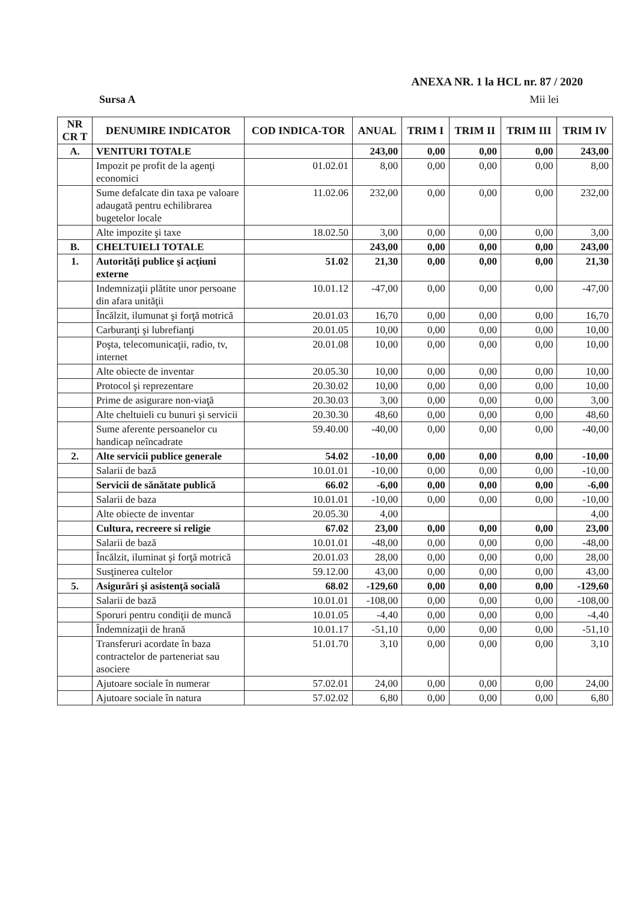ANEXA NR. 1 la HCL nr. 87 / 2020
Sursa A Mii lei
| NR CR T | DENUMIRE INDICATOR | COD INDICA-TOR | ANUAL | TRIM I | TRIM II | TRIM III | TRIM IV |
| --- | --- | --- | --- | --- | --- | --- | --- |
| A. | VENITURI TOTALE | | 243,00 | 0,00 | 0,00 | 0,00 | 243,00 |
| | Impozit pe profit de la agenţi economici | 01.02.01 | 8,00 | 0,00 | 0,00 | 0,00 | 8,00 |
| | Sume defalcate din taxa pe valoare adaugată pentru echilibrarea bugetelor locale | 11.02.06 | 232,00 | 0,00 | 0,00 | 0,00 | 232,00 |
| | Alte impozite şi taxe | 18.02.50 | 3,00 | 0,00 | 0,00 | 0,00 | 3,00 |
| B. | CHELTUIELI TOTALE | | 243,00 | 0,00 | 0,00 | 0,00 | 243,00 |
| 1. | Autorităţi publice şi acţiuni externe | 51.02 | 21,30 | 0,00 | 0,00 | 0,00 | 21,30 |
| | Indemnizaţii plătite unor persoane din afara unităţii | 10.01.12 | -47,00 | 0,00 | 0,00 | 0,00 | -47,00 |
| | Încălzit, ilumunat şi forţă motrică | 20.01.03 | 16,70 | 0,00 | 0,00 | 0,00 | 16,70 |
| | Carburanţi şi lubrefianţi | 20.01.05 | 10,00 | 0,00 | 0,00 | 0,00 | 10,00 |
| | Poşta, telecomunicaţii, radio, tv, internet | 20.01.08 | 10,00 | 0,00 | 0,00 | 0,00 | 10,00 |
| | Alte obiecte de inventar | 20.05.30 | 10,00 | 0,00 | 0,00 | 0,00 | 10,00 |
| | Protocol şi reprezentare | 20.30.02 | 10,00 | 0,00 | 0,00 | 0,00 | 10,00 |
| | Prime de asigurare non-viaţă | 20.30.03 | 3,00 | 0,00 | 0,00 | 0,00 | 3,00 |
| | Alte cheltuieli cu bunuri şi servicii | 20.30.30 | 48,60 | 0,00 | 0,00 | 0,00 | 48,60 |
| | Sume aferente persoanelor cu handicap neîncadrate | 59.40.00 | -40,00 | 0,00 | 0,00 | 0,00 | -40,00 |
| 2. | Alte servicii publice generale | 54.02 | -10,00 | 0,00 | 0,00 | 0,00 | -10,00 |
| | Salarii de bază | 10.01.01 | -10,00 | 0,00 | 0,00 | 0,00 | -10,00 |
| | Servicii de sănătate publică | 66.02 | -6,00 | 0,00 | 0,00 | 0,00 | -6,00 |
| | Salarii de baza | 10.01.01 | -10,00 | 0,00 | 0,00 | 0,00 | -10,00 |
| | Alte obiecte de inventar | 20.05.30 | 4,00 | | | | 4,00 |
| | Cultura, recreere si religie | 67.02 | 23,00 | 0,00 | 0,00 | 0,00 | 23,00 |
| | Salarii de bază | 10.01.01 | -48,00 | 0,00 | 0,00 | 0,00 | -48,00 |
| | Încălzit, iluminat şi forţă motrică | 20.01.03 | 28,00 | 0,00 | 0,00 | 0,00 | 28,00 |
| | Susţinerea cultelor | 59.12.00 | 43,00 | 0,00 | 0,00 | 0,00 | 43,00 |
| 5. | Asigurări şi asistenţă socială | 68.02 | -129,60 | 0,00 | 0,00 | 0,00 | -129,60 |
| | Salarii de bază | 10.01.01 | -108,00 | 0,00 | 0,00 | 0,00 | -108,00 |
| | Sporuri pentru condiţii de muncă | 10.01.05 | -4,40 | 0,00 | 0,00 | 0,00 | -4,40 |
| | Îndemnizaţii de hrană | 10.01.17 | -51,10 | 0,00 | 0,00 | 0,00 | -51,10 |
| | Transferuri acordate în baza contractelor de parteneriat sau asociere | 51.01.70 | 3,10 | 0,00 | 0,00 | 0,00 | 3,10 |
| | Ajutoare sociale în numerar | 57.02.01 | 24,00 | 0,00 | 0,00 | 0,00 | 24,00 |
| | Ajutoare sociale în natura | 57.02.02 | 6,80 | 0,00 | 0,00 | 0,00 | 6,80 |